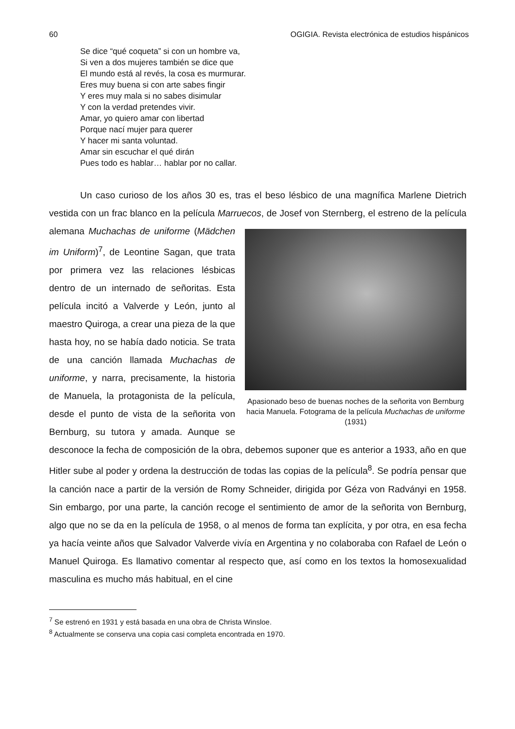60 OGIGIA. Revista electrónica de estudios hispánicos
Se dice “qué coqueta” si con un hombre va,
Si ven a dos mujeres también se dice que
El mundo está al revés, la cosa es murmurar.
Eres muy buena si con arte sabes fingir
Y eres muy mala si no sabes disimular
Y con la verdad pretendes vivir.
Amar, yo quiero amar con libertad
Porque nací mujer para querer
Y hacer mi santa voluntad.
Amar sin escuchar el qué dirán
Pues todo es hablar… hablar por no callar.
Un caso curioso de los años 30 es, tras el beso lésbico de una magnífica Marlene Dietrich vestida con un frac blanco en la película Marruecos, de Josef von Sternberg, el Apasionado beso de buenas noches de la señorita von Bernburg hacia Manuela. Fotograma de la película Muchachas de uniforme (1931) estreno de la película alemana Muchachas de uniforme (Mädchen im Uniform)<sup>7</sup>, de Leontine Sagan, que trata por primera vez las relaciones lésbicas dentro de un internado de señoritas. Esta película incitó a Valverde y León, junto al maestro Quiroga, a crear una pieza de la que hasta hoy, no se había dado noticia. Se trata de una canción llamada Muchachas de uniforme, y narra, precisamente, la historia de Manuela, la protagonista de la película, desde el punto de vista de la señorita von Bernburg, su tutora y amada. Aunque se desconoce la fecha de composición de la obra, debemos suponer que es anterior a 1933, año en que Hitler sube al poder y ordena la destrucción de todas las copias de la película<sup>8</sup>. Se podría pensar que la canción nace a partir de la versión de Romy Schneider, dirigida por Géza von Radványi en 1958. Sin embargo, por una parte, la canción recoge el sentimiento de amor de la señorita von Bernburg, algo que no se da en la película de 1958, o al menos de forma tan explícita, y por otra, en esa fecha ya hacía veinte años que Salvador Valverde vivía en Argentina y no colaboraba con Rafael de León o Manuel Quiroga. Es llamativo comentar al respecto que, así como en los textos la homosexualidad masculina es mucho más habitual, en el cine
<sup>7</sup> Se estrenó en 1931 y está basada en una obra de Christa Winsloe.
<sup>8</sup> Actualmente se conserva una copia casi completa encontrada en 1970.